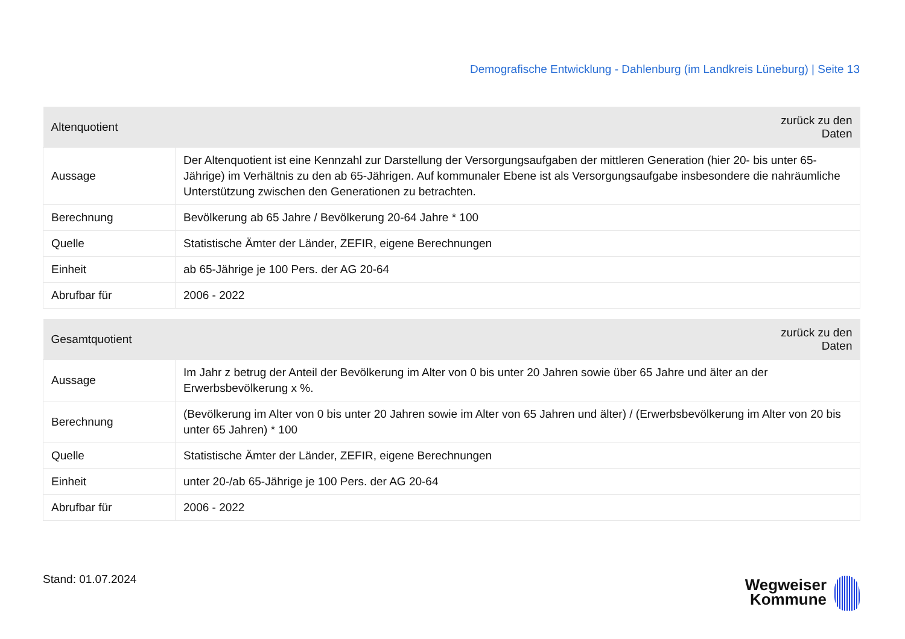Demografische Entwicklung - Dahlenburg (im Landkreis Lüneburg) | Seite 13
| Altenquotient | zurück zu den Daten |
| --- | --- |
| Aussage | Der Altenquotient ist eine Kennzahl zur Darstellung der Versorgungsaufgaben der mittleren Generation (hier 20- bis unter 65-Jährige) im Verhältnis zu den ab 65-Jährigen. Auf kommunaler Ebene ist als Versorgungsaufgabe insbesondere die nahräumliche Unterstützung zwischen den Generationen zu betrachten. |
| Berechnung | Bevölkerung ab 65 Jahre / Bevölkerung 20-64 Jahre * 100 |
| Quelle | Statistische Ämter der Länder, ZEFIR, eigene Berechnungen |
| Einheit | ab 65-Jährige je 100 Pers. der AG 20-64 |
| Abrufbar für | 2006 - 2022 |
| Gesamtquotient | zurück zu den Daten |
| --- | --- |
| Aussage | Im Jahr z betrug der Anteil der Bevölkerung im Alter von 0 bis unter 20 Jahren sowie über 65 Jahre und älter an der Erwerbsbevölkerung x %. |
| Berechnung | (Bevölkerung im Alter von 0 bis unter 20 Jahren sowie im Alter von 65 Jahren und älter) / (Erwerbsbevölkerung im Alter von 20 bis unter 65 Jahren) * 100 |
| Quelle | Statistische Ämter der Länder, ZEFIR, eigene Berechnungen |
| Einheit | unter 20-/ab 65-Jährige je 100 Pers. der AG 20-64 |
| Abrufbar für | 2006 - 2022 |
Stand: 01.07.2024
Wegweiser
Kommune